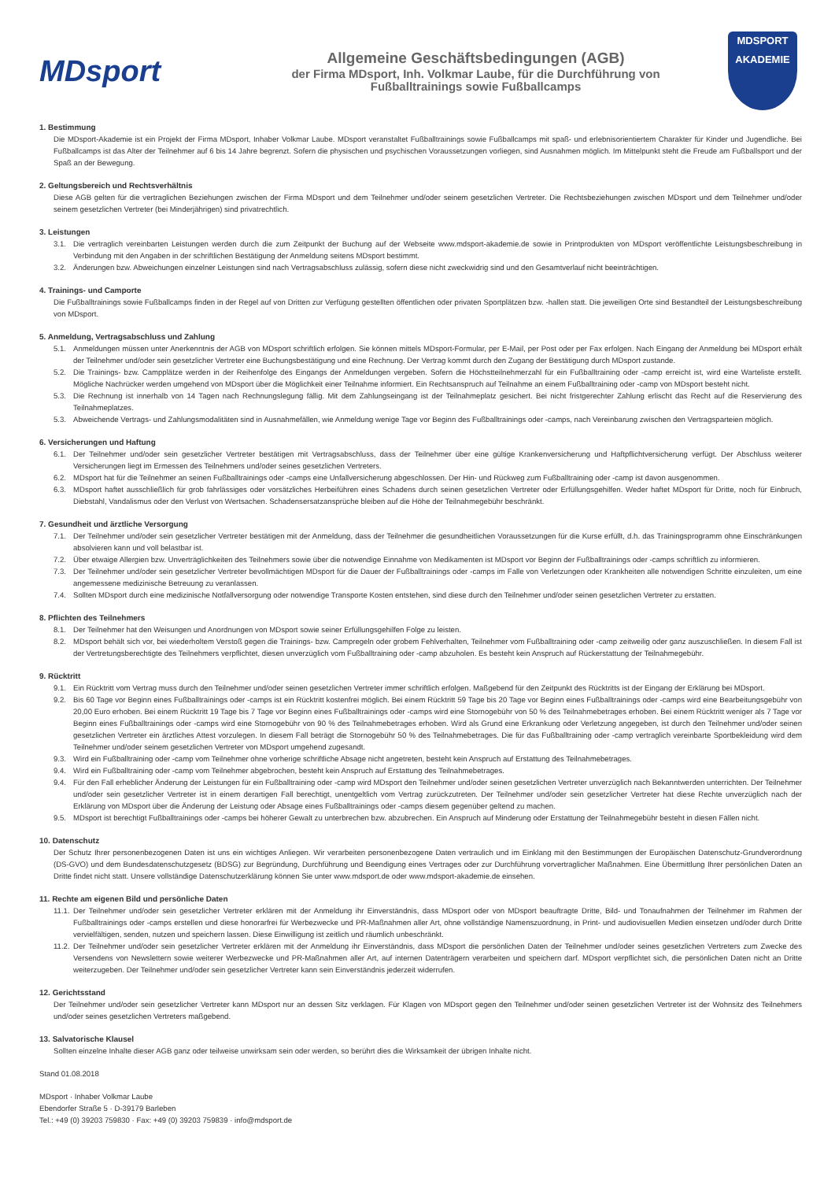MDsport
Allgemeine Geschäftsbedingungen (AGB)
der Firma MDsport, Inh. Volkmar Laube, für die Durchführung von
Fußballtrainings sowie Fußballcamps
MDSPORT
AKADEMIE
1. Bestimmung
Die MDsport-Akademie ist ein Projekt der Firma MDsport, Inhaber Volkmar Laube. MDsport veranstaltet Fußballtrainings sowie Fußballcamps mit spaß- und erlebnisorientiertem Charakter für Kinder und Jugendliche. Bei Fußballcamps ist das Alter der Teilnehmer auf 6 bis 14 Jahre begrenzt. Sofern die physischen und psychischen Voraussetzungen vorliegen, sind Ausnahmen möglich. Im Mittelpunkt steht die Freude am Fußballsport und der Spaß an der Bewegung.
2. Geltungsbereich und Rechtsverhältnis
Diese AGB gelten für die vertraglichen Beziehungen zwischen der Firma MDsport und dem Teilnehmer und/oder seinem gesetzlichen Vertreter. Die Rechtsbeziehungen zwischen MDsport und dem Teilnehmer und/oder seinem gesetzlichen Vertreter (bei Minderjährigen) sind privatrechtlich.
3. Leistungen
3.1. Die vertraglich vereinbarten Leistungen werden durch die zum Zeitpunkt der Buchung auf der Webseite www.mdsport-akademie.de sowie in Printprodukten von MDsport veröffentlichte Leistungsbeschreibung in Verbindung mit den Angaben in der schriftlichen Bestätigung der Anmeldung seitens MDsport bestimmt.
3.2. Änderungen bzw. Abweichungen einzelner Leistungen sind nach Vertragsabschluss zulässig, sofern diese nicht zweckwidrig sind und den Gesamtverlauf nicht beeinträchtigen.
4. Trainings- und Camporte
Die Fußballtrainings sowie Fußballcamps finden in der Regel auf von Dritten zur Verfügung gestellten öffentlichen oder privaten Sportplätzen bzw. -hallen statt. Die jeweiligen Orte sind Bestandteil der Leistungsbeschreibung von MDsport.
5. Anmeldung, Vertragsabschluss und Zahlung
5.1. Anmeldungen müssen unter Anerkenntnis der AGB von MDsport schriftlich erfolgen. Sie können mittels MDsport-Formular, per E-Mail, per Post oder per Fax erfolgen. Nach Eingang der Anmeldung bei MDsport erhält der Teilnehmer und/oder sein gesetzlicher Vertreter eine Buchungsbestätigung und eine Rechnung. Der Vertrag kommt durch den Zugang der Bestätigung durch MDsport zustande.
5.2. Die Trainings- bzw. Campplätze werden in der Reihenfolge des Eingangs der Anmeldungen vergeben. Sofern die Höchstteilnehmerzahl für ein Fußballtraining oder -camp erreicht ist, wird eine Warteliste erstellt. Mögliche Nachrücker werden umgehend von MDsport über die Möglichkeit einer Teilnahme informiert. Ein Rechtsanspruch auf Teilnahme an einem Fußballtraining oder -camp von MDsport besteht nicht.
5.3. Die Rechnung ist innerhalb von 14 Tagen nach Rechnungslegung fällig. Mit dem Zahlungseingang ist der Teilnahmeplatz gesichert. Bei nicht fristgerechter Zahlung erlischt das Recht auf die Reservierung des Teilnahmeplatzes.
5.3. Abweichende Vertrags- und Zahlungsmodalitäten sind in Ausnahmefällen, wie Anmeldung wenige Tage vor Beginn des Fußballtrainings oder -camps, nach Vereinbarung zwischen den Vertragsparteien möglich.
6. Versicherungen und Haftung
6.1. Der Teilnehmer und/oder sein gesetzlicher Vertreter bestätigen mit Vertragsabschluss, dass der Teilnehmer über eine gültige Krankenversicherung und Haftpflichtversicherung verfügt. Der Abschluss weiterer Versicherungen liegt im Ermessen des Teilnehmers und/oder seines gesetzlichen Vertreters.
6.2. MDsport hat für die Teilnehmer an seinen Fußballtrainings oder -camps eine Unfallversicherung abgeschlossen. Der Hin- und Rückweg zum Fußballtraining oder -camp ist davon ausgenommen.
6.3. MDsport haftet ausschließlich für grob fahrlässiges oder vorsätzliches Herbeiführen eines Schadens durch seinen gesetzlichen Vertreter oder Erfüllungsgehilfen. Weder haftet MDsport für Dritte, noch für Einbruch, Diebstahl, Vandalismus oder den Verlust von Wertsachen. Schadensersatzansprüche bleiben auf die Höhe der Teilnahmegebühr beschränkt.
7. Gesundheit und ärztliche Versorgung
7.1. Der Teilnehmer und/oder sein gesetzlicher Vertreter bestätigen mit der Anmeldung, dass der Teilnehmer die gesundheitlichen Voraussetzungen für die Kurse erfüllt, d.h. das Trainingsprogramm ohne Einschränkungen absolvieren kann und voll belastbar ist.
7.2. Über etwaige Allergien bzw. Unverträglichkeiten des Teilnehmers sowie über die notwendige Einnahme von Medikamenten ist MDsport vor Beginn der Fußballtrainings oder -camps schriftlich zu informieren.
7.3. Der Teilnehmer und/oder sein gesetzlicher Vertreter bevollmächtigen MDsport für die Dauer der Fußballtrainings oder -camps im Falle von Verletzungen oder Krankheiten alle notwendigen Schritte einzuleiten, um eine angemessene medizinische Betreuung zu veranlassen.
7.4. Sollten MDsport durch eine medizinische Notfallversorgung oder notwendige Transporte Kosten entstehen, sind diese durch den Teilnehmer und/oder seinen gesetzlichen Vertreter zu erstatten.
8. Pflichten des Teilnehmers
8.1. Der Teilnehmer hat den Weisungen und Anordnungen von MDsport sowie seiner Erfüllungsgehilfen Folge zu leisten.
8.2. MDsport behält sich vor, bei wiederholtem Verstoß gegen die Trainings- bzw. Campregeln oder grobem Fehlverhalten, Teilnehmer vom Fußballtraining oder -camp zeitweilig oder ganz auszuschließen. In diesem Fall ist der Vertretungsberechtigte des Teilnehmers verpflichtet, diesen unverzüglich vom Fußballtraining oder -camp abzuholen. Es besteht kein Anspruch auf Rückerstattung der Teilnahmegebühr.
9. Rücktritt
9.1. Ein Rücktritt vom Vertrag muss durch den Teilnehmer und/oder seinen gesetzlichen Vertreter immer schriftlich erfolgen. Maßgebend für den Zeitpunkt des Rücktritts ist der Eingang der Erklärung bei MDsport.
9.2. Bis 60 Tage vor Beginn eines Fußballtrainings oder -camps ist ein Rücktritt kostenfrei möglich. Bei einem Rücktritt 59 Tage bis 20 Tage vor Beginn eines Fußballtrainings oder -camps wird eine Bearbeitungsgebühr von 20,00 Euro erhoben. Bei einem Rücktritt 19 Tage bis 7 Tage vor Beginn eines Fußballtrainings oder -camps wird eine Stornogebühr von 50 % des Teilnahmebetrages erhoben. Bei einem Rücktritt weniger als 7 Tage vor Beginn eines Fußballtrainings oder -camps wird eine Stornogebühr von 90 % des Teilnahmebetrages erhoben. Wird als Grund eine Erkrankung oder Verletzung angegeben, ist durch den Teilnehmer und/oder seinen gesetzlichen Vertreter ein ärztliches Attest vorzulegen. In diesem Fall beträgt die Stornogebühr 50 % des Teilnahmebetrages. Die für das Fußballtraining oder -camp vertraglich vereinbarte Sportbekleidung wird dem Teilnehmer und/oder seinem gesetzlichen Vertreter von MDsport umgehend zugesandt.
9.3. Wird ein Fußballtraining oder -camp vom Teilnehmer ohne vorherige schriftliche Absage nicht angetreten, besteht kein Anspruch auf Erstattung des Teilnahmebetrages.
9.4. Wird ein Fußballtraining oder -camp vom Teilnehmer abgebrochen, besteht kein Anspruch auf Erstattung des Teilnahmebetrages.
9.4. Für den Fall erheblicher Änderung der Leistungen für ein Fußballtraining oder -camp wird MDsport den Teilnehmer und/oder seinen gesetzlichen Vertreter unverzüglich nach Bekanntwerden unterrichten. Der Teilnehmer und/oder sein gesetzlicher Vertreter ist in einem derartigen Fall berechtigt, unentgeltlich vom Vertrag zurückzutreten. Der Teilnehmer und/oder sein gesetzlicher Vertreter hat diese Rechte unverzüglich nach der Erklärung von MDsport über die Änderung der Leistung oder Absage eines Fußballtrainings oder -camps diesem gegenüber geltend zu machen.
9.5. MDsport ist berechtigt Fußballtrainings oder -camps bei höherer Gewalt zu unterbrechen bzw. abzubrechen. Ein Anspruch auf Minderung oder Erstattung der Teilnahmegebühr besteht in diesen Fällen nicht.
10. Datenschutz
Der Schutz Ihrer personenbezogenen Daten ist uns ein wichtiges Anliegen. Wir verarbeiten personenbezogene Daten vertraulich und im Einklang mit den Bestimmungen der Europäischen Datenschutz-Grundverordnung (DS-GVO) und dem Bundesdatenschutzgesetz (BDSG) zur Begründung, Durchführung und Beendigung eines Vertrages oder zur Durchführung vorvertraglicher Maßnahmen. Eine Übermittlung Ihrer persönlichen Daten an Dritte findet nicht statt. Unsere vollständige Datenschutzerklärung können Sie unter www.mdsport.de oder www.mdsport-akademie.de einsehen.
11. Rechte am eigenen Bild und persönliche Daten
11.1. Der Teilnehmer und/oder sein gesetzlicher Vertreter erklären mit der Anmeldung ihr Einverständnis, dass MDsport oder von MDsport beauftragte Dritte, Bild- und Tonaufnahmen der Teilnehmer im Rahmen der Fußballtrainings oder -camps erstellen und diese honorarfrei für Werbezwecke und PR-Maßnahmen aller Art, ohne vollständige Namenszuordnung, in Print- und audiovisuellen Medien einsetzen und/oder durch Dritte vervielfältigen, senden, nutzen und speichern lassen. Diese Einwilligung ist zeitlich und räumlich unbeschränkt.
11.2. Der Teilnehmer und/oder sein gesetzlicher Vertreter erklären mit der Anmeldung ihr Einverständnis, dass MDsport die persönlichen Daten der Teilnehmer und/oder seines gesetzlichen Vertreters zum Zwecke des Versendens von Newslettern sowie weiterer Werbezwecke und PR-Maßnahmen aller Art, auf internen Datenträgern verarbeiten und speichern darf. MDsport verpflichtet sich, die persönlichen Daten nicht an Dritte weiterzugeben. Der Teilnehmer und/oder sein gesetzlicher Vertreter kann sein Einverständnis jederzeit widerrufen.
12. Gerichtsstand
Der Teilnehmer und/oder sein gesetzlicher Vertreter kann MDsport nur an dessen Sitz verklagen. Für Klagen von MDsport gegen den Teilnehmer und/oder seinen gesetzlichen Vertreter ist der Wohnsitz des Teilnehmers und/oder seines gesetzlichen Vertreters maßgebend.
13. Salvatorische Klausel
Sollten einzelne Inhalte dieser AGB ganz oder teilweise unwirksam sein oder werden, so berührt dies die Wirksamkeit der übrigen Inhalte nicht.
Stand 01.08.2018
MDsport · Inhaber Volkmar Laube
Ebendorfer Straße 5 · D-39179 Barleben
Tel.: +49 (0) 39203 759830 · Fax: +49 (0) 39203 759839 · info@mdsport.de